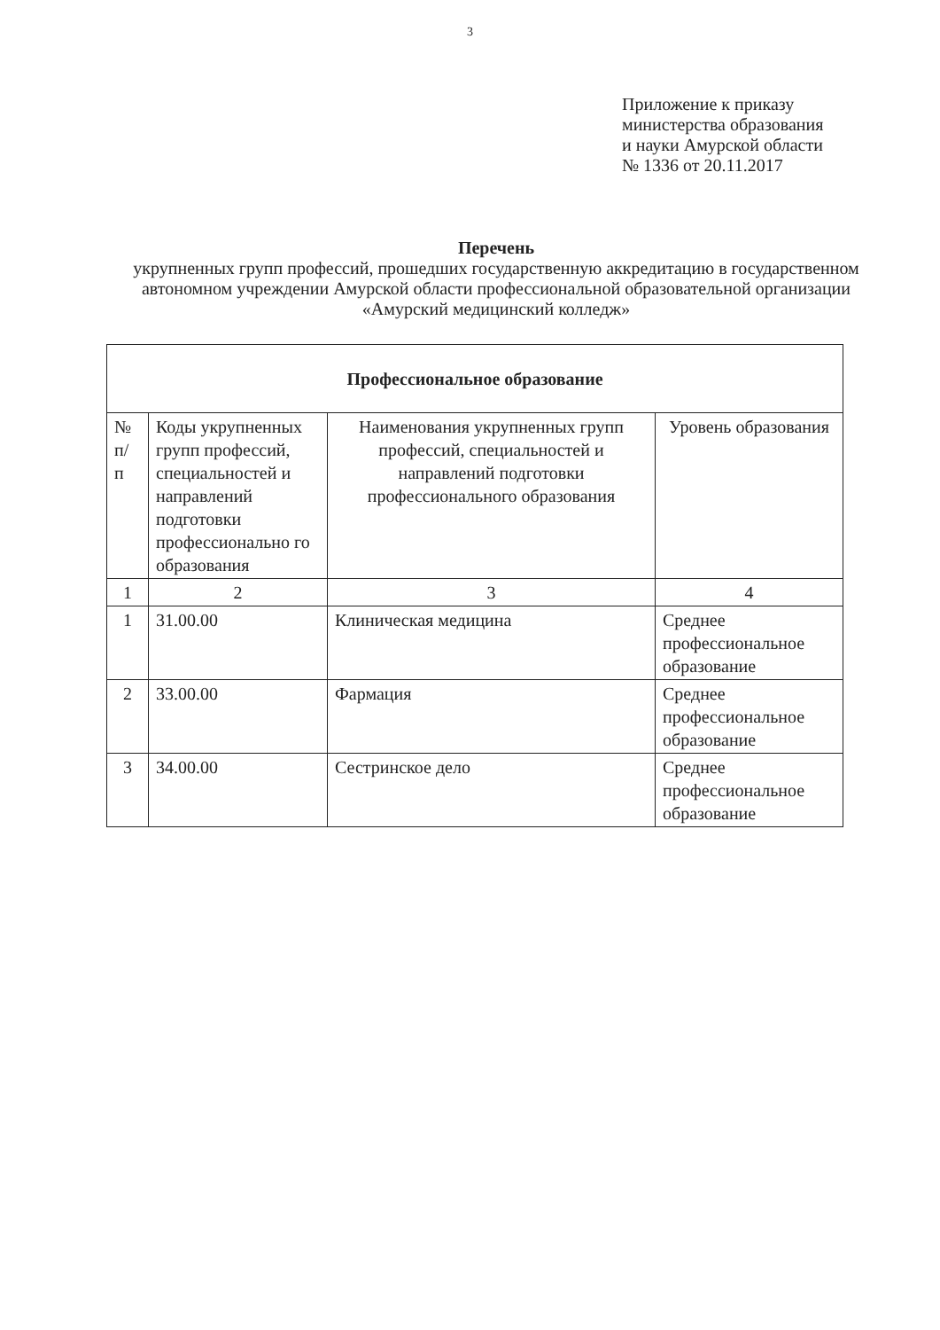3
Приложение к приказу
министерства образования
и науки Амурской области
№ 1336 от 20.11.2017
Перечень
укрупненных групп профессий, прошедших государственную аккредитацию в государственном автономном учреждении Амурской области профессиональной образовательной организации «Амурский медицинский колледж»
| Профессиональное образование | | | |
| --- | --- | --- | --- |
| № п/ п | Коды укрупненных групп профессий, специальностей и направлений подготовки профессионально го образования | Наименования укрупненных групп профессий, специальностей и направлений подготовки профессионального образования | Уровень образования |
| 1 | 2 | 3 | 4 |
| 1 | 31.00.00 | Клиническая медицина | Среднее профессиональное образование |
| 2 | 33.00.00 | Фармация | Среднее профессиональное образование |
| 3 | 34.00.00 | Сестринское дело | Среднее профессиональное образование |